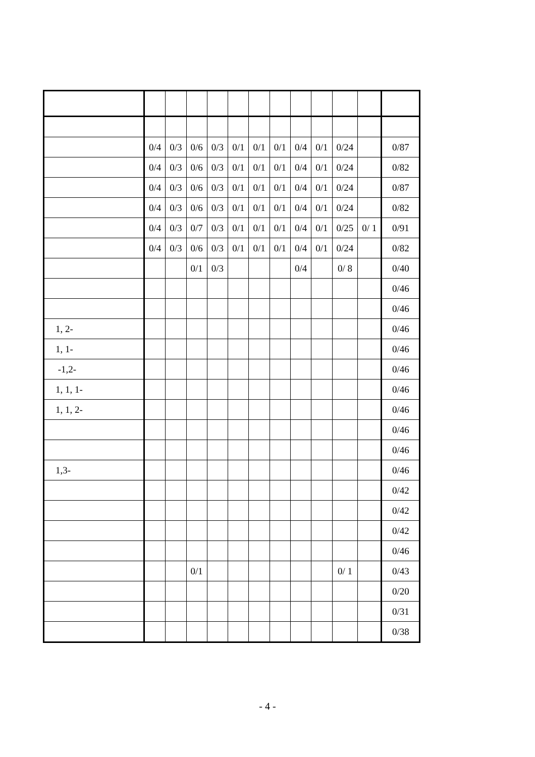| | 0/4 | 0/3 | 0/6 | 0/3 | 0/1 | 0/1 | 0/1 | 0/4 | 0/1 | 0/24 | | 0/87 |
| | 0/4 | 0/3 | 0/6 | 0/3 | 0/1 | 0/1 | 0/1 | 0/4 | 0/1 | 0/24 | | 0/82 |
| | 0/4 | 0/3 | 0/6 | 0/3 | 0/1 | 0/1 | 0/1 | 0/4 | 0/1 | 0/24 | | 0/87 |
| | 0/4 | 0/3 | 0/6 | 0/3 | 0/1 | 0/1 | 0/1 | 0/4 | 0/1 | 0/24 | | 0/82 |
| | 0/4 | 0/3 | 0/7 | 0/3 | 0/1 | 0/1 | 0/1 | 0/4 | 0/1 | 0/25 | 0/ 1 | 0/91 |
| | 0/4 | 0/3 | 0/6 | 0/3 | 0/1 | 0/1 | 0/1 | 0/4 | 0/1 | 0/24 | | 0/82 |
| | | | 0/1 | 0/3 | | | | 0/4 | | 0/ 8 | | 0/40 |
| | | | | | | | | | | | | 0/46 |
| | | | | | | | | | | | | 0/46 |
| 1, 2- | | | | | | | | | | | | 0/46 |
| 1, 1- | | | | | | | | | | | | 0/46 |
| -1,2- | | | | | | | | | | | | 0/46 |
| 1, 1, 1- | | | | | | | | | | | | 0/46 |
| 1, 1, 2- | | | | | | | | | | | | 0/46 |
| | | | | | | | | | | | | 0/46 |
| | | | | | | | | | | | | 0/46 |
| 1,3- | | | | | | | | | | | | 0/46 |
| | | | | | | | | | | | | 0/42 |
| | | | | | | | | | | | | 0/42 |
| | | | | | | | | | | | | 0/42 |
| | | | | | | | | | | | | 0/46 |
| | | | 0/1 | | | | | | | 0/ 1 | | 0/43 |
| | | | | | | | | | | | | 0/20 |
| | | | | | | | | | | | | 0/31 |
| | | | | | | | | | | | | 0/38 |
- 4 -